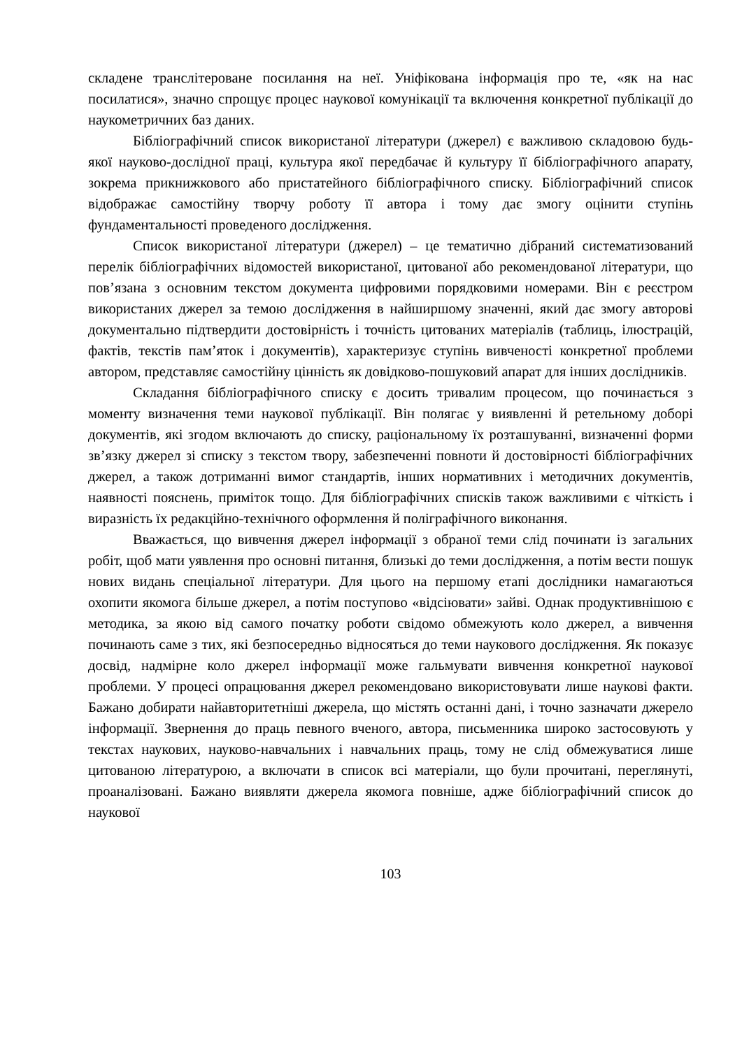складене транслітероване посилання на неї. Уніфікована інформація про те, «як на нас посилатися», значно спрощує процес наукової комунікації та включення конкретної публікації до наукометричних баз даних.
Бібліографічний список використаної літератури (джерел) є важливою складовою будь-якої науково-дослідної праці, культура якої передбачає й культуру її бібліографічного апарату, зокрема прикнижкового або пристатейного бібліографічного списку. Бібліографічний список відображає самостійну творчу роботу її автора і тому дає змогу оцінити ступінь фундаментальності проведеного дослідження.
Список використаної літератури (джерел) – це тематично дібраний систематизований перелік бібліографічних відомостей використаної, цитованої або рекомендованої літератури, що пов’язана з основним текстом документа цифровими порядковими номерами. Він є реєстром використаних джерел за темою дослідження в найширшому значенні, який дає змогу авторові документально підтвердити достовірність і точність цитованих матеріалів (таблиць, ілюстрацій, фактів, текстів пам’яток і документів), характеризує ступінь вивченості конкретної проблеми автором, представляє самостійну цінність як довідково-пошуковий апарат для інших дослідників.
Складання бібліографічного списку є досить тривалим процесом, що починається з моменту визначення теми наукової публікації. Він полягає у виявленні й ретельному доборі документів, які згодом включають до списку, раціональному їх розташуванні, визначенні форми зв’язку джерел зі списку з текстом твору, забезпеченні повноти й достовірності бібліографічних джерел, а також дотриманні вимог стандартів, інших нормативних і методичних документів, наявності пояснень, приміток тощо. Для бібліографічних списків також важливими є чіткість і виразність їх редакційно-технічного оформлення й поліграфічного виконання.
Вважається, що вивчення джерел інформації з обраної теми слід починати із загальних робіт, щоб мати уявлення про основні питання, близькі до теми дослідження, а потім вести пошук нових видань спеціальної літератури. Для цього на першому етапі дослідники намагаються охопити якомога більше джерел, а потім поступово «відсіювати» зайві. Однак продуктивнішою є методика, за якою від самого початку роботи свідомо обмежують коло джерел, а вивчення починають саме з тих, які безпосередньо відносяться до теми наукового дослідження. Як показує досвід, надмірне коло джерел інформації може гальмувати вивчення конкретної наукової проблеми. У процесі опрацювання джерел рекомендовано використовувати лише наукові факти. Бажано добирати найавторитетніші джерела, що містять останні дані, і точно зазначати джерело інформації. Звернення до праць певного вченого, автора, письменника широко застосовують у текстах наукових, науково-навчальних і навчальних праць, тому не слід обмежуватися лише цитованою літературою, а включати в список всі матеріали, що були прочитані, переглянуті, проаналізовані. Бажано виявляти джерела якомога повніше, адже бібліографічний список до наукової
103